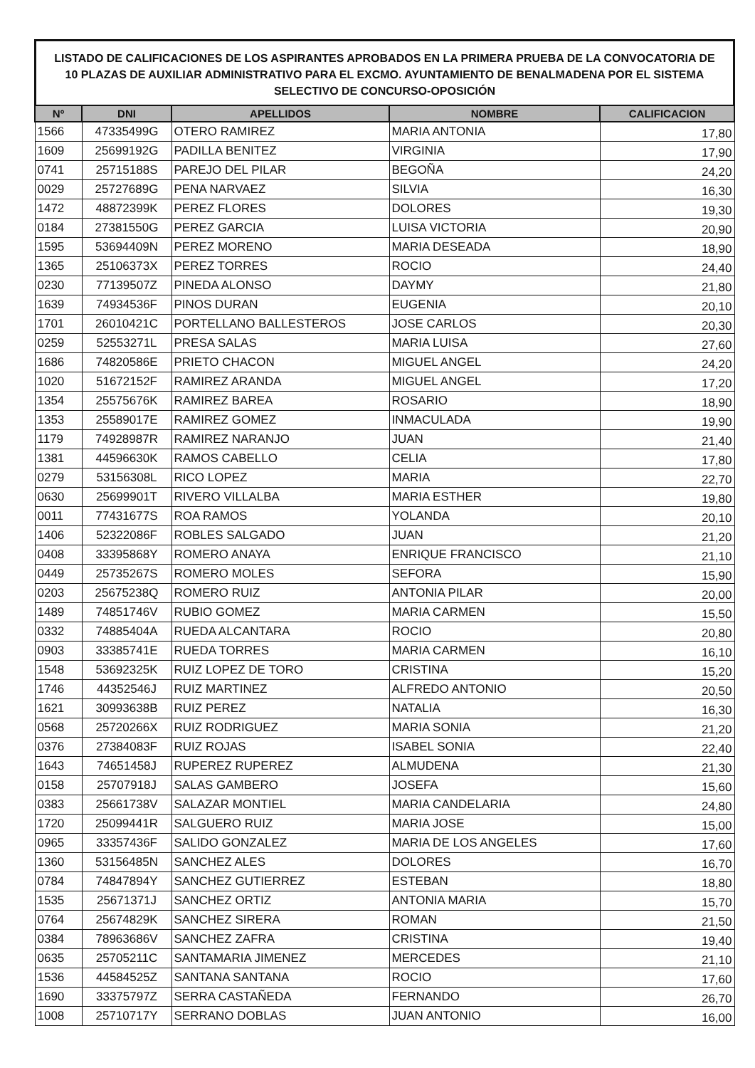LISTADO DE CALIFICACIONES DE LOS ASPIRANTES APROBADOS EN LA PRIMERA PRUEBA DE LA CONVOCATORIA DE 10 PLAZAS DE AUXILIAR ADMINISTRATIVO PARA EL EXCMO. AYUNTAMIENTO DE BENALMADENA POR EL SISTEMA SELECTIVO DE CONCURSO-OPOSICIÓN
| Nº | DNI | APELLIDOS | NOMBRE | CALIFICACION |
| --- | --- | --- | --- | --- |
| 1566 | 47335499G | OTERO RAMIREZ | MARIA ANTONIA | 17,80 |
| 1609 | 25699192G | PADILLA BENITEZ | VIRGINIA | 17,90 |
| 0741 | 25715188S | PAREJO DEL PILAR | BEGOÑA | 24,20 |
| 0029 | 25727689G | PENA NARVAEZ | SILVIA | 16,30 |
| 1472 | 48872399K | PEREZ FLORES | DOLORES | 19,30 |
| 0184 | 27381550G | PEREZ GARCIA | LUISA VICTORIA | 20,90 |
| 1595 | 53694409N | PEREZ MORENO | MARIA DESEADA | 18,90 |
| 1365 | 25106373X | PEREZ TORRES | ROCIO | 24,40 |
| 0230 | 77139507Z | PINEDA ALONSO | DAYMY | 21,80 |
| 1639 | 74934536F | PINOS DURAN | EUGENIA | 20,10 |
| 1701 | 26010421C | PORTELLANO BALLESTEROS | JOSE CARLOS | 20,30 |
| 0259 | 52553271L | PRESA SALAS | MARIA LUISA | 27,60 |
| 1686 | 74820586E | PRIETO CHACON | MIGUEL ANGEL | 24,20 |
| 1020 | 51672152F | RAMIREZ ARANDA | MIGUEL ANGEL | 17,20 |
| 1354 | 25575676K | RAMIREZ BAREA | ROSARIO | 18,90 |
| 1353 | 25589017E | RAMIREZ GOMEZ | INMACULADA | 19,90 |
| 1179 | 74928987R | RAMIREZ NARANJO | JUAN | 21,40 |
| 1381 | 44596630K | RAMOS CABELLO | CELIA | 17,80 |
| 0279 | 53156308L | RICO LOPEZ | MARIA | 22,70 |
| 0630 | 25699901T | RIVERO VILLALBA | MARIA ESTHER | 19,80 |
| 0011 | 77431677S | ROA RAMOS | YOLANDA | 20,10 |
| 1406 | 52322086F | ROBLES SALGADO | JUAN | 21,20 |
| 0408 | 33395868Y | ROMERO ANAYA | ENRIQUE FRANCISCO | 21,10 |
| 0449 | 25735267S | ROMERO MOLES | SEFORA | 15,90 |
| 0203 | 25675238Q | ROMERO RUIZ | ANTONIA PILAR | 20,00 |
| 1489 | 74851746V | RUBIO GOMEZ | MARIA CARMEN | 15,50 |
| 0332 | 74885404A | RUEDA ALCANTARA | ROCIO | 20,80 |
| 0903 | 33385741E | RUEDA TORRES | MARIA CARMEN | 16,10 |
| 1548 | 53692325K | RUIZ LOPEZ DE TORO | CRISTINA | 15,20 |
| 1746 | 44352546J | RUIZ MARTINEZ | ALFREDO ANTONIO | 20,50 |
| 1621 | 30993638B | RUIZ PEREZ | NATALIA | 16,30 |
| 0568 | 25720266X | RUIZ RODRIGUEZ | MARIA SONIA | 21,20 |
| 0376 | 27384083F | RUIZ ROJAS | ISABEL SONIA | 22,40 |
| 1643 | 74651458J | RUPEREZ RUPEREZ | ALMUDENA | 21,30 |
| 0158 | 25707918J | SALAS GAMBERO | JOSEFA | 15,60 |
| 0383 | 25661738V | SALAZAR MONTIEL | MARIA CANDELARIA | 24,80 |
| 1720 | 25099441R | SALGUERO RUIZ | MARIA JOSE | 15,00 |
| 0965 | 33357436F | SALIDO GONZALEZ | MARIA DE LOS ANGELES | 17,60 |
| 1360 | 53156485N | SANCHEZ ALES | DOLORES | 16,70 |
| 0784 | 74847894Y | SANCHEZ GUTIERREZ | ESTEBAN | 18,80 |
| 1535 | 25671371J | SANCHEZ ORTIZ | ANTONIA MARIA | 15,70 |
| 0764 | 25674829K | SANCHEZ SIRERA | ROMAN | 21,50 |
| 0384 | 78963686V | SANCHEZ ZAFRA | CRISTINA | 19,40 |
| 0635 | 25705211C | SANTAMARIA JIMENEZ | MERCEDES | 21,10 |
| 1536 | 44584525Z | SANTANA SANTANA | ROCIO | 17,60 |
| 1690 | 33375797Z | SERRA CASTAÑEDA | FERNANDO | 26,70 |
| 1008 | 25710717Y | SERRANO DOBLAS | JUAN ANTONIO | 16,00 |